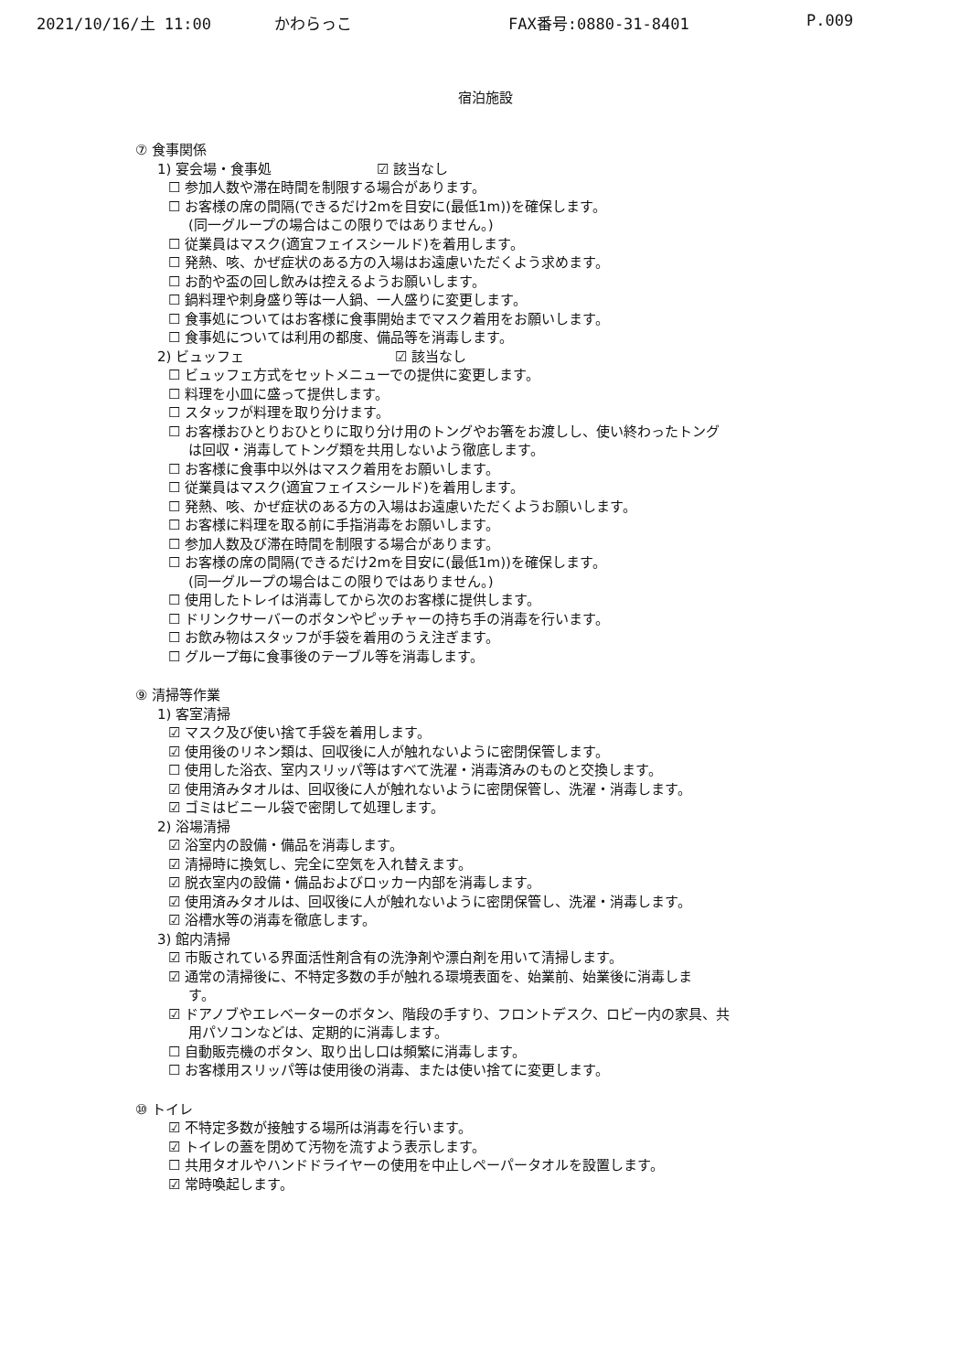2021/10/16/土 11:00 かわらっこ FAX番号:0880-31-8401 P.009
宿泊施設
⑦ 食事関係
1) 宴会場・食事処 ☑ 該当なし
☐ 参加人数や滞在時間を制限する場合があります。
☐ お客様の席の間隔(できるだけ2mを目安に(最低1m))を確保します。
(同一グループの場合はこの限りではありません。)
☐ 従業員はマスク(適宜フェイスシールド)を着用します。
☐ 発熱、咳、かぜ症状のある方の入場はお遠慮いただくよう求めます。
☐ お酌や盃の回し飲みは控えるようお願いします。
☐ 鍋料理や刺身盛り等は一人鍋、一人盛りに変更します。
☐ 食事処についてはお客様に食事開始までマスク着用をお願いします。
☐ 食事処については利用の都度、備品等を消毒します。
2) ビュッフェ ☑ 該当なし
☐ ビュッフェ方式をセットメニューでの提供に変更します。
☐ 料理を小皿に盛って提供します。
☐ スタッフが料理を取り分けます。
☐ お客様おひとりおひとりに取り分け用のトングやお箸をお渡しし、使い終わったトング
は回収・消毒してトング類を共用しないよう徹底します。
☐ お客様に食事中以外はマスク着用をお願いします。
☐ 従業員はマスク(適宜フェイスシールド)を着用します。
☐ 発熱、咳、かぜ症状のある方の入場はお遠慮いただくようお願いします。
☐ お客様に料理を取る前に手指消毒をお願いします。
☐ 参加人数及び滞在時間を制限する場合があります。
☐ お客様の席の間隔(できるだけ2mを目安に(最低1m))を確保します。
(同一グループの場合はこの限りではありません。)
☐ 使用したトレイは消毒してから次のお客様に提供します。
☐ ドリンクサーバーのボタンやピッチャーの持ち手の消毒を行います。
☐ お飲み物はスタッフが手袋を着用のうえ注ぎます。
☐ グループ毎に食事後のテーブル等を消毒します。
⑨ 清掃等作業
1) 客室清掃
☑ マスク及び使い捨て手袋を着用します。
☑ 使用後のリネン類は、回収後に人が触れないように密閉保管します。
☐ 使用した浴衣、室内スリッパ等はすべて洗濯・消毒済みのものと交換します。
☑ 使用済みタオルは、回収後に人が触れないように密閉保管し、洗濯・消毒します。
☑ ゴミはビニール袋で密閉して処理します。
2) 浴場清掃
☑ 浴室内の設備・備品を消毒します。
☑ 清掃時に換気し、完全に空気を入れ替えます。
☑ 脱衣室内の設備・備品およびロッカー内部を消毒します。
☑ 使用済みタオルは、回収後に人が触れないように密閉保管し、洗濯・消毒します。
☑ 浴槽水等の消毒を徹底します。
3) 館内清掃
☑ 市販されている界面活性剤含有の洗浄剤や漂白剤を用いて清掃します。
☑ 通常の清掃後に、不特定多数の手が触れる環境表面を、始業前、始業後に消毒しま
す。
☑ ドアノブやエレベーターのボタン、階段の手すり、フロントデスク、ロビー内の家具、共
用パソコンなどは、定期的に消毒します。
☐ 自動販売機のボタン、取り出し口は頻繁に消毒します。
☐ お客様用スリッパ等は使用後の消毒、または使い捨てに変更します。
⑩ トイレ
☑ 不特定多数が接触する場所は消毒を行います。
☑ トイレの蓋を閉めて汚物を流すよう表示します。
☐ 共用タオルやハンドドライヤーの使用を中止しペーパータオルを設置します。
☑ 常時喚起します。